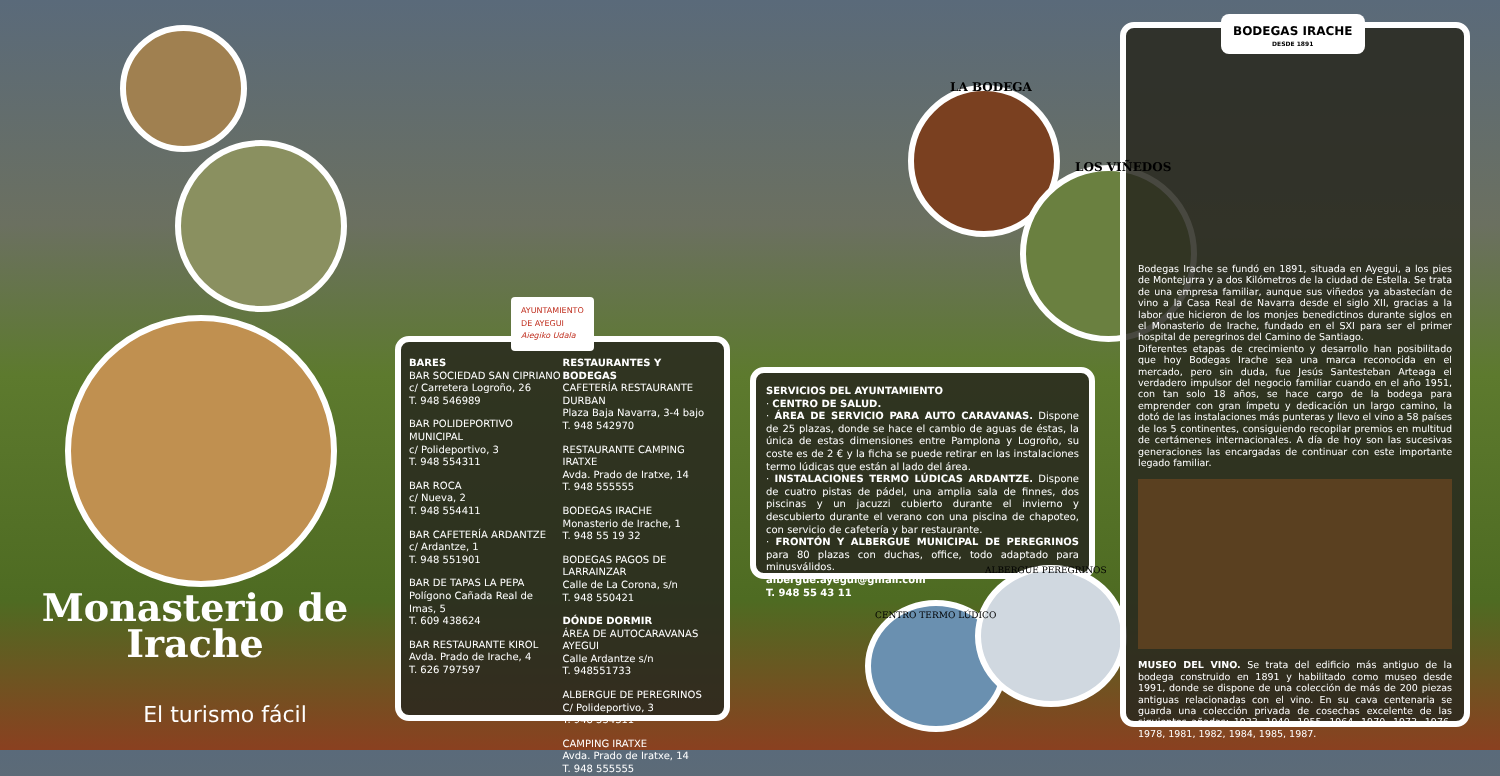Monasterio de Irache
El turismo fácil
AYUNTAMIENTO
DE AYEGUI
Aiegiko Udala
BARES
BAR SOCIEDAD SAN CIPRIANO
c/ Carretera Logroño, 26
T. 948 546989
BAR POLIDEPORTIVO MUNICIPAL
c/ Polideportivo, 3
T. 948 554311
BAR ROCA
c/ Nueva, 2
T. 948 554411
BAR CAFETERÍA ARDANTZE
c/ Ardantze, 1
T. 948 551901
BAR DE TAPAS LA PEPA
Polígono Cañada Real de Imas, 5
T. 609 438624
BAR RESTAURANTE KIROL
Avda. Prado de Irache, 4
T. 626 797597
RESTAURANTES Y BODEGAS
CAFETERÍA RESTAURANTE DURBAN
Plaza Baja Navarra, 3-4 bajo
T. 948 542970
RESTAURANTE CAMPING IRATXE
Avda. Prado de Iratxe, 14
T. 948 555555
BODEGAS IRACHE
Monasterio de Irache, 1
T. 948 55 19 32
BODEGAS PAGOS DE LARRAINZAR
Calle de La Corona, s/n
T. 948 550421
DÓNDE DORMIR
ÁREA DE AUTOCARAVANAS AYEGUI
Calle Ardantze s/n
T. 948551733
ALBERGUE DE PEREGRINOS
C/ Polideportivo, 3
T. 948 554311
CAMPING IRATXE
Avda. Prado de Iratxe, 14
T. 948 555555
SERVICIOS DEL AYUNTAMIENTO
· CENTRO DE SALUD.
· ÁREA DE SERVICIO PARA AUTO CARAVANAS. Dispone de 25 plazas, donde se hace el cambio de aguas de éstas, la única de estas dimensiones entre Pamplona y Logroño, su coste es de 2 € y la ficha se puede retirar en las instalaciones termo lúdicas que están al lado del área.
· INSTALACIONES TERMO LÚDICAS ARDANTZE. Dispone de cuatro pistas de pádel, una amplia sala de finnes, dos piscinas y un jacuzzi cubierto durante el invierno y descubierto durante el verano con una piscina de chapoteo, con servicio de cafetería y bar restaurante.
· FRONTÓN Y ALBERGUE MUNICIPAL DE PEREGRINOS para 80 plazas con duchas, office, todo adaptado para minusválidos.
albergue.ayegui@gmail.com
T. 948 55 43 11
BODEGAS IRACHE
DESDE 1891
Bodegas Irache se fundó en 1891, situada en Ayegui, a los pies de Montejurra y a dos Kilómetros de la ciudad de Estella. Se trata de una empresa familiar, aunque sus viñedos ya abastecían de vino a la Casa Real de Navarra desde el siglo XII, gracias a la labor que hicieron de los monjes benedictinos durante siglos en el Monasterio de Irache, fundado en el SXI para ser el primer hospital de peregrinos del Camino de Santiago.
Diferentes etapas de crecimiento y desarrollo han posibilitado que hoy Bodegas Irache sea una marca reconocida en el mercado, pero sin duda, fue Jesús Santesteban Arteaga el verdadero impulsor del negocio familiar cuando en el año 1951, con tan solo 18 años, se hace cargo de la bodega para emprender con gran ímpetu y dedicación un largo camino, la dotó de las instalaciones más punteras y llevo el vino a 58 países de los 5 continentes, consiguiendo recopilar premios en multitud de certámenes internacionales. A día de hoy son las sucesivas generaciones las encargadas de continuar con este importante legado familiar.
MUSEO DEL VINO. Se trata del edificio más antiguo de la bodega construido en 1891 y habilitado como museo desde 1991, donde se dispone de una colección de más de 200 piezas antiguas relacionadas con el vino. En su cava centenaria se guarda una colección privada de cosechas excelente de las siguientes añadas: 1933, 1940, 1955, 1964, 1970, 1973, 1976, 1978, 1981, 1982, 1984, 1985, 1987.
LA BODEGA
LOS VIÑEDOS
CENTRO TERMO LÚDICO
ALBERGUE PEREGRINOS